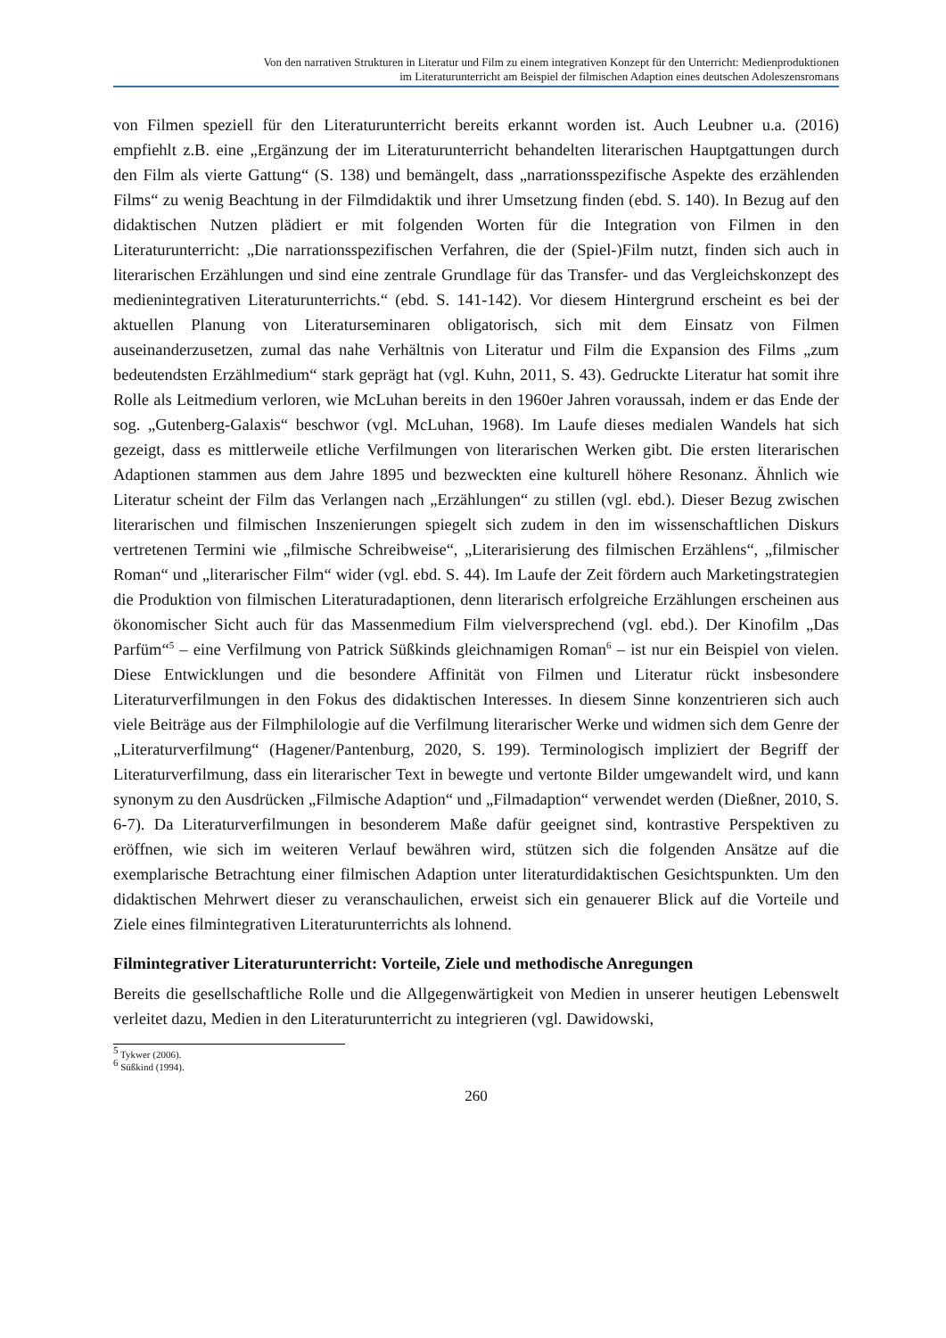Von den narrativen Strukturen in Literatur und Film zu einem integrativen Konzept für den Unterricht: Medienproduktionen
im Literaturunterricht am Beispiel der filmischen Adaption eines deutschen Adoleszensromans
von Filmen speziell für den Literaturunterricht bereits erkannt worden ist. Auch Leubner u.a. (2016) empfiehlt z.B. eine „Ergänzung der im Literaturunterricht behandelten literarischen Hauptgattungen durch den Film als vierte Gattung“ (S. 138) und bemängelt, dass „narrationsspezifische Aspekte des erzählenden Films“ zu wenig Beachtung in der Filmdidaktik und ihrer Umsetzung finden (ebd. S. 140). In Bezug auf den didaktischen Nutzen plädiert er mit folgenden Worten für die Integration von Filmen in den Literaturunterricht: „Die narrationsspezifischen Verfahren, die der (Spiel-)Film nutzt, finden sich auch in literarischen Erzählungen und sind eine zentrale Grundlage für das Transfer- und das Vergleichskonzept des medienintegrativen Literaturunterrichts.“ (ebd. S. 141-142). Vor diesem Hintergrund erscheint es bei der aktuellen Planung von Literaturseminaren obligatorisch, sich mit dem Einsatz von Filmen auseinanderzusetzen, zumal das nahe Verhältnis von Literatur und Film die Expansion des Films „zum bedeutendsten Erzählmedium“ stark geprägt hat (vgl. Kuhn, 2011, S. 43). Gedruckte Literatur hat somit ihre Rolle als Leitmedium verloren, wie McLuhan bereits in den 1960er Jahren voraussah, indem er das Ende der sog. „Gutenberg-Galaxis“ beschwor (vgl. McLuhan, 1968). Im Laufe dieses medialen Wandels hat sich gezeigt, dass es mittlerweile etliche Verfilmungen von literarischen Werken gibt. Die ersten literarischen Adaptionen stammen aus dem Jahre 1895 und bezweckten eine kulturell höhere Resonanz. Ähnlich wie Literatur scheint der Film das Verlangen nach „Erzählungen“ zu stillen (vgl. ebd.). Dieser Bezug zwischen literarischen und filmischen Inszenierungen spiegelt sich zudem in den im wissenschaftlichen Diskurs vertretenen Termini wie „filmische Schreibweise“, „Literarisierung des filmischen Erzählens“, „filmischer Roman“ und „literarischer Film“ wider (vgl. ebd. S. 44). Im Laufe der Zeit fördern auch Marketingstrategien die Produktion von filmischen Literaturadaptionen, denn literarisch erfolgreiche Erzählungen erscheinen aus ökonomischer Sicht auch für das Massenmedium Film vielversprechend (vgl. ebd.). Der Kinofilm „Das Parfüm“<sup>5</sup> – eine Verfilmung von Patrick Süßkinds gleichnamigen Roman<sup>6</sup> – ist nur ein Beispiel von vielen. Diese Entwicklungen und die besondere Affinität von Filmen und Literatur rückt insbesondere Literaturverfilmungen in den Fokus des didaktischen Interesses. In diesem Sinne konzentrieren sich auch viele Beiträge aus der Filmphilologie auf die Verfilmung literarischer Werke und widmen sich dem Genre der „Literaturverfilmung“ (Hagener/Pantenburg, 2020, S. 199). Terminologisch impliziert der Begriff der Literaturverfilmung, dass ein literarischer Text in bewegte und vertonte Bilder umgewandelt wird, und kann synonym zu den Ausdrücken „Filmische Adaption“ und „Filmadaption“ verwendet werden (Dießner, 2010, S. 6-7). Da Literaturverfilmungen in besonderem Maße dafür geeignet sind, kontrastive Perspektiven zu eröffnen, wie sich im weiteren Verlauf bewähren wird, stützen sich die folgenden Ansätze auf die exemplarische Betrachtung einer filmischen Adaption unter literaturdidaktischen Gesichtspunkten. Um den didaktischen Mehrwert dieser zu veranschaulichen, erweist sich ein genauerer Blick auf die Vorteile und Ziele eines filmintegrativen Literaturunterrichts als lohnend.
Filmintegrativer Literaturunterricht: Vorteile, Ziele und methodische Anregungen
Bereits die gesellschaftliche Rolle und die Allgegenwärtigkeit von Medien in unserer heutigen Lebenswelt verleitet dazu, Medien in den Literaturunterricht zu integrieren (vgl. Dawidowski,
<sup>5</sup> Tykwer (2006).
<sup>6</sup> Süßkind (1994).
260